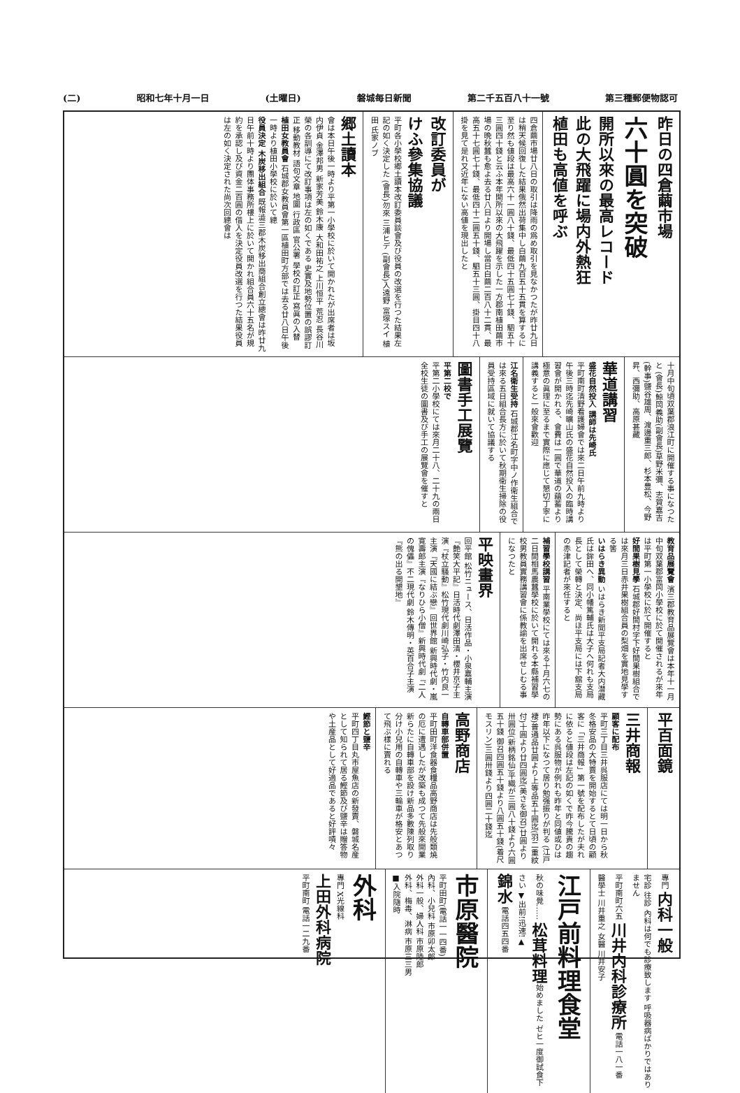(二) 昭和七年十月一日 (土曜日) 磐城每日新聞 第二千五百八十一號 第三種郵便物認可
昨日の四倉繭市場
六十圓を突破
開所以來の最高レコード
此の大飛躍に場内外熱狂
植田も高値を呼ぶ
四倉繭市場廿八日の取引は降雨の爲め取引を見なかつたが昨廿九日は稍天候回復した結果俄然出荷集中し白繭九百五十五貫を算するに至り然も値段は最高六十一圓八十錢、最低四十五圓七十錢、駟五十三圓四十錢と云ふ本年開所以來の大飛躍を示した一方郡南植田繭市場の晩秋蠶も愈よ去る廿八日より開場し當日白繭二百八十二貫、最高五十七圓七十錢、最低四十二圓五十錢、駟五十三圓、掛目四十八掛を見て是れ又近年にない高値を現出したと
改訂委員が
けふ參集協議
平町各小學校郷土讀本改訂委員談會及び役員の改選を行つた結果左記の如く決定した (會長)勿來 三浦ヒデ (副會長)入遠野 富塚スイ 植田 氏家ノブ
郷土讀本
會は本日午後一時より平第一小學校に於いて開かれたが出席者は坂内伊貞 金澤邦男 新家芳美 鈴木康 大和田祐之 上川恒平 荒忍 長谷川榮の各訓導にて改訂事項は左の如くである 史實及地勢位置の誤謬訂正 移動教材 語句文章 地圖 行政區 官公署 學校の訂正 寫眞の入替
植田女教員會 石城郡女教員會第一區植田町方部では去る廿八日午後一時より植田小學校に於いて總
役員決定 木炭移出組合 既報澁三郡木炭移出商組合創立總會は昨廿九日午前十時より團体事務所樓上に於いて開かれ組合員六十五名が規約を承認し及び資金二百圓の借入を決定役員改選を行つた結果役員は左の如く決定された尚次回總會は
十月中旬頃双葉郡浪江町に開催する事になつたと (會長)鯨岡義助(副會長)草野米彌、志賀嘉吉(幹事)鹽谷雄周、渡邊重三郎、杉本豊松、今野昇、西彌助、高原甚藏
華道講習
盛花自然投入 講師は先崎氏
平町南町清野看護婦會では來二日午前九時より午後三時迄先崎曠山氏の盛花自然投入の臨時講習會が開かれる、會費は一圓で華道の蘊蓄より極意の眞理に至るまで實際に應じて懇切丁寧に講義すると一般來會歡迎
江名衛生受持 石城郡江名町字中ノ作衛生組合では來る五日組合長方に於いて秋期衛生掃除の役員受持區域に就いて協議する
圖書手工展覽
平第二校で
平第二小學校にては來月二十八、二十九の兩日全校生徒の圖書及び手工の展覽會を催すと
教育品展覽會 濱三郡教育品展覽會は本年十一月中旬双葉郡富岡小學校に於て開催されるが來年は平町第一小學校に於て開催すると
好間果樹見學 石城郡好間村字下好間果樹組合では來月三日赤井果樹組合員の梨畑を實地見學する筈
いはらき異動 いはらき新聞平支局記者大内潜藏氏は鉾田へ、同小幡篤輔氏は大子へ何れも支局長として榮轉と決定、尚ほ平支局には下舘支局の赤津記者が來任すると
補習學校講習 平南業學校にては來る十月六七の二日間相馬農蠶學校に於いて開れる本縣補習學校男教員實務講習會に係教諭を出席せしむる事になつたと
平映畫界
回平館 松竹ニュース、日活作品・小泉嘉輔主演『艶笑大平記』日活時代劇澤田清・櫻井京子主演『杖立騷動』松竹現代劇川崎弘子・竹内良一主演『天國に結ぶ戀』回世界館 新興時代劇・嵐寛壽郎主演『なりひら小僧』新興時代劇『二人の傀儡』不二現代劇 鈴木傳明・英百合子主演『熊の出る開墾地』
平百面鏡
三井商報
顧客に配布
平町三丁目三井呉服店にては明一日から秋冬格安品の大特賣を開始するとて日頃の顧客に「三井商報」第一號を配布したが夫れに依ると値段は左記の如くで昨今騰貴の趨勢にある呉服物が例れも昨年と同値或ひは昨年以下になつて居り勉强振りが判る (江戸褄)普通品廿圓より上等品五十圓迄(羽二重紋付)十圓より廿四圓迄(美さを御召)廿圓より卅圓位(新柄銘仙)平織が三圓八十錢より六圓五十錢 御召四圓五十錢より八圓五十錢(着尺モスリン)三圓卅錢より四圓二十錢迄
高野商店
自轉車部併置
平町田町洋食器食糧品高野商店は先般類燒の厄に遭遇したが改築も成つて先般來開業新らたに自轉車部を設け新品多數陳列取り分け小兒用の自轉車や三輪車が格安とあつて飛ぶ樣に賣れる
鰹節と鹽辛
平町四丁目丸市屋魚店の新發賣、磐城名産として知られて居る鰹節及び鹽辛は贈答物や土産品として好適品であると好評嘖々
專門 内科一般
宅診 往診 內科は何でも診療致します 呼吸器病ばかりではありません
平町南町六五 川井内科診療所 電話一八一番
醫學士 川井重之 女醫 川井安子
江戸前料理食堂
秋の味覺…… 松茸料理始めました ゼヒ一度御試食下さい ▼出前!迅速!▲
錦水 電話四五四番
市原醫院
平町田町(電話一一四番)
內科、小兒科 市原卯太郎
外科一般、婦人科 市原陸郎
外科、梅毒、淋病 市原三三男
■入院隨時
外科
專門 X光線科
上田外科病院
平町南町 電話一二九番